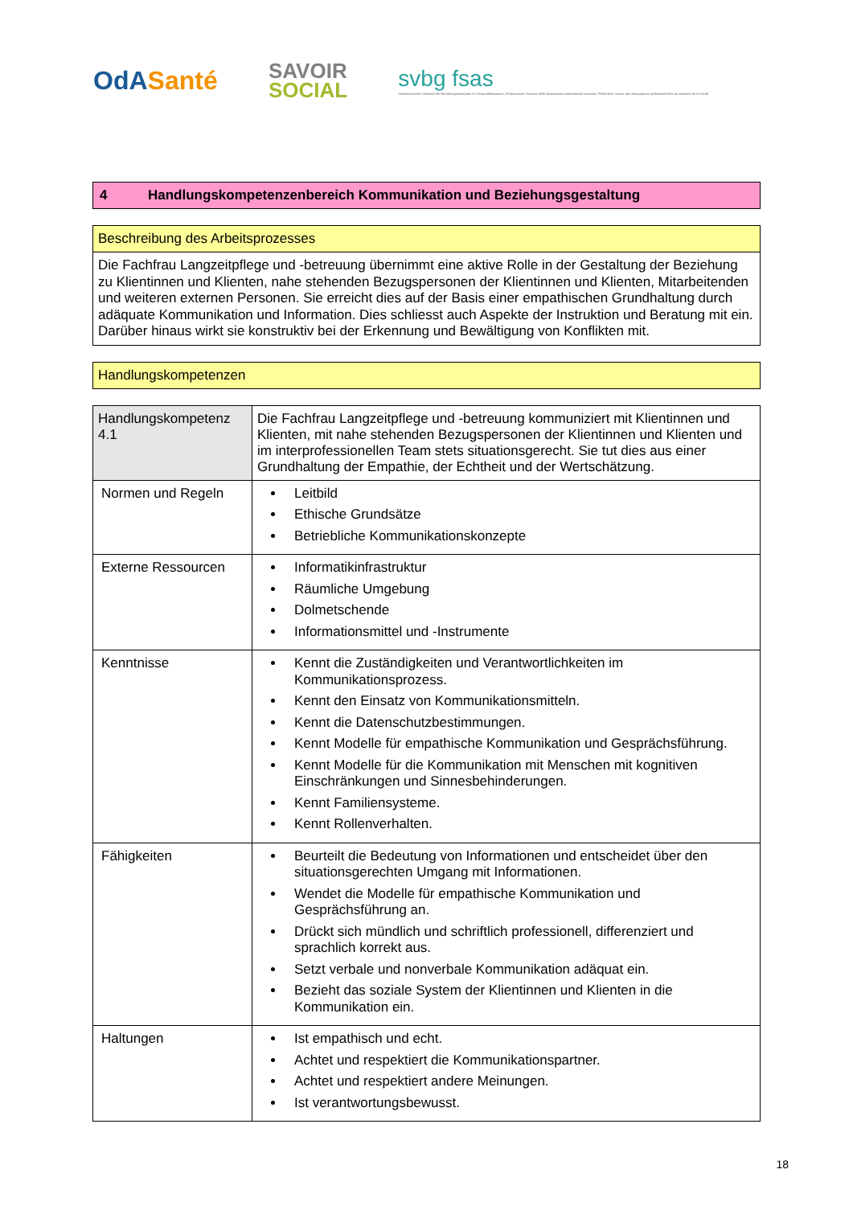OdASanté
SAVOIR
SOCIAL
svbg fsas
Schweizerischer Verband der Berufsorganisationen im Gesundheitswesen | Federazione Svizzera delle Associazioni professionali sanitarie | Fédération Suisse des Associations professionnelles du domaine de la Santé
4 Handlungskompetenzenbereich Kommunikation und Beziehungsgestaltung
Beschreibung des Arbeitsprozesses
Die Fachfrau Langzeitpflege und -betreuung übernimmt eine aktive Rolle in der Gestaltung der Beziehung zu Klientinnen und Klienten, nahe stehenden Bezugspersonen der Klientinnen und Klienten, Mitarbeitenden und weiteren externen Personen. Sie erreicht dies auf der Basis einer empathischen Grundhaltung durch adäquate Kommunikation und Information. Dies schliesst auch Aspekte der Instruktion und Beratung mit ein. Darüber hinaus wirkt sie konstruktiv bei der Erkennung und Bewältigung von Konflikten mit.
Handlungskompetenzen
| Handlungskompetenz 4.1 | Die Fachfrau Langzeitpflege und -betreuung kommuniziert mit Klientinnen und Klienten, mit nahe stehenden Bezugspersonen der Klientinnen und Klienten und im interprofessionellen Team stets situationsgerecht. Sie tut dies aus einer Grundhaltung der Empathie, der Echtheit und der Wertschätzung. |
| Normen und Regeln | Leitbild Ethische Grundsätze Betriebliche Kommunikationskonzepte |
| Externe Ressourcen | Informatikinfrastruktur Räumliche Umgebung Dolmetschende Informationsmittel und -Instrumente |
| Kenntnisse | Kennt die Zuständigkeiten und Verantwortlichkeiten im Kommunikationsprozess. Kennt den Einsatz von Kommunikationsmitteln. Kennt die Datenschutzbestimmungen. Kennt Modelle für empathische Kommunikation und Gesprächsführung. Kennt Modelle für die Kommunikation mit Menschen mit kognitiven Einschränkungen und Sinnesbehinderungen. Kennt Familiensysteme. Kennt Rollenverhalten. |
| Fähigkeiten | Beurteilt die Bedeutung von Informationen und entscheidet über den situationsgerechten Umgang mit Informationen. Wendet die Modelle für empathische Kommunikation und Gesprächsführung an. Drückt sich mündlich und schriftlich professionell, differenziert und sprachlich korrekt aus. Setzt verbale und nonverbale Kommunikation adäquat ein. Bezieht das soziale System der Klientinnen und Klienten in die Kommunikation ein. |
| Haltungen | Ist empathisch und echt. Achtet und respektiert die Kommunikationspartner. Achtet und respektiert andere Meinungen. Ist verantwortungsbewusst. |
18